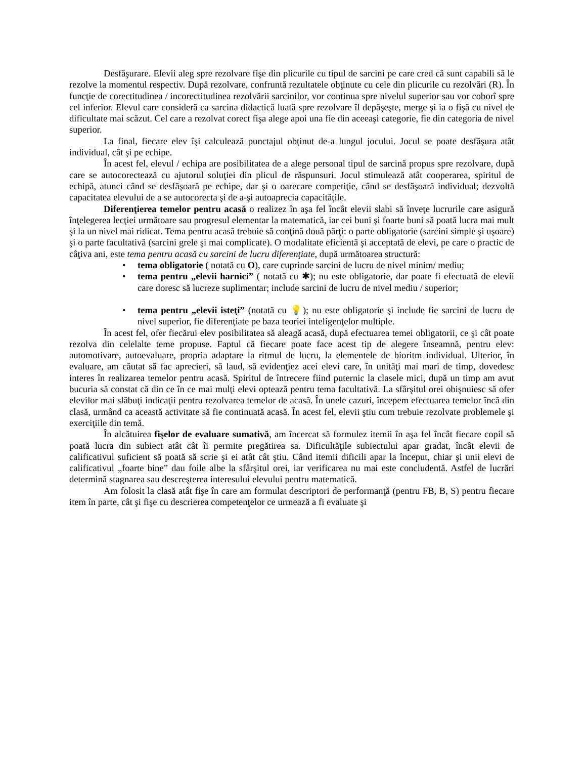Desfăşurare. Elevii aleg spre rezolvare fişe din plicurile cu tipul de sarcini pe care cred că sunt capabili să le rezolve la momentul respectiv. După rezolvare, confruntă rezultatele obţinute cu cele din plicurile cu rezolvări (R). În funcţie de corectitudinea / incorectitudinea rezolvării sarcinilor, vor continua spre nivelul superior sau vor coborî spre cel inferior. Elevul care consideră ca sarcina didactică luată spre rezolvare îl depăşeşte, merge şi ia o fişă cu nivel de dificultate mai scăzut. Cel care a rezolvat corect fişa alege apoi una fie din aceeaşi categorie, fie din categoria de nivel superior.
La final, fiecare elev îşi calculează punctajul obţinut de-a lungul jocului. Jocul se poate desfăşura atât individual, cât şi pe echipe.
În acest fel, elevul / echipa are posibilitatea de a alege personal tipul de sarcină propus spre rezolvare, după care se autocorectează cu ajutorul soluţiei din plicul de răspunsuri. Jocul stimulează atât cooperarea, spiritul de echipă, atunci când se desfăşoară pe echipe, dar şi o oarecare competiţie, când se desfăşoară individual; dezvoltă capacitatea elevului de a se autocorecta şi de a-şi autoaprecia capacităţile.
Diferenţierea temelor pentru acasă o realizez în aşa fel încât elevii slabi să înveţe lucrurile care asigură înţelegerea lecţiei următoare sau progresul elementar la matematică, iar cei buni şi foarte buni să poată lucra mai mult şi la un nivel mai ridicat. Tema pentru acasă trebuie să conţină două părţi: o parte obligatorie (sarcini simple şi uşoare) şi o parte facultativă (sarcini grele şi mai complicate). O modalitate eficientă şi acceptată de elevi, pe care o practic de câţiva ani, este tema pentru acasă cu sarcini de lucru diferenţiate, după următoarea structură:
• tema obligatorie ( notată cu O), care cuprinde sarcini de lucru de nivel minim/ mediu;
• tema pentru „elevii harnici” ( notată cu ✱); nu este obligatorie, dar poate fi efectuată de elevii care doresc să lucreze suplimentar; include sarcini de lucru de nivel mediu / superior;
• tema pentru „elevii isteţi” (notată cu 💡); nu este obligatorie şi include fie sarcini de lucru de nivel superior, fie diferenţiate pe baza teoriei inteligenţelor multiple.
În acest fel, ofer fiecărui elev posibilitatea să aleagă acasă, după efectuarea temei obligatorii, ce şi cât poate rezolva din celelalte teme propuse. Faptul că fiecare poate face acest tip de alegere înseamnă, pentru elev: automotivare, autoevaluare, propria adaptare la ritmul de lucru, la elementele de bioritm individual. Ulterior, în evaluare, am căutat să fac aprecieri, să laud, să evidenţiez acei elevi care, în unităţi mai mari de timp, dovedesc interes în realizarea temelor pentru acasă. Spiritul de întrecere fiind puternic la clasele mici, după un timp am avut bucuria să constat că din ce în ce mai mulţi elevi optează pentru tema facultativă. La sfârşitul orei obişnuiesc să ofer elevilor mai slăbuţi indicaţii pentru rezolvarea temelor de acasă. În unele cazuri, începem efectuarea temelor încă din clasă, urmând ca această activitate să fie continuată acasă. În acest fel, elevii ştiu cum trebuie rezolvate problemele şi exerciţiile din temă.
În alcătuirea fişelor de evaluare sumativă, am încercat să formulez itemii în aşa fel încât fiecare copil să poată lucra din subiect atât cât îi permite pregătirea sa. Dificultăţile subiectului apar gradat, încât elevii de calificativul suficient să poată să scrie şi ei atât cât ştiu. Când itemii dificili apar la început, chiar şi unii elevi de calificativul „foarte bine” dau foile albe la sfârşitul orei, iar verificarea nu mai este concludentă. Astfel de lucrări determină stagnarea sau descreşterea interesului elevului pentru matematică.
Am folosit la clasă atât fişe în care am formulat descriptori de performanţă (pentru FB, B, S) pentru fiecare item în parte, cât şi fişe cu descrierea competenţelor ce urmează a fi evaluate şi